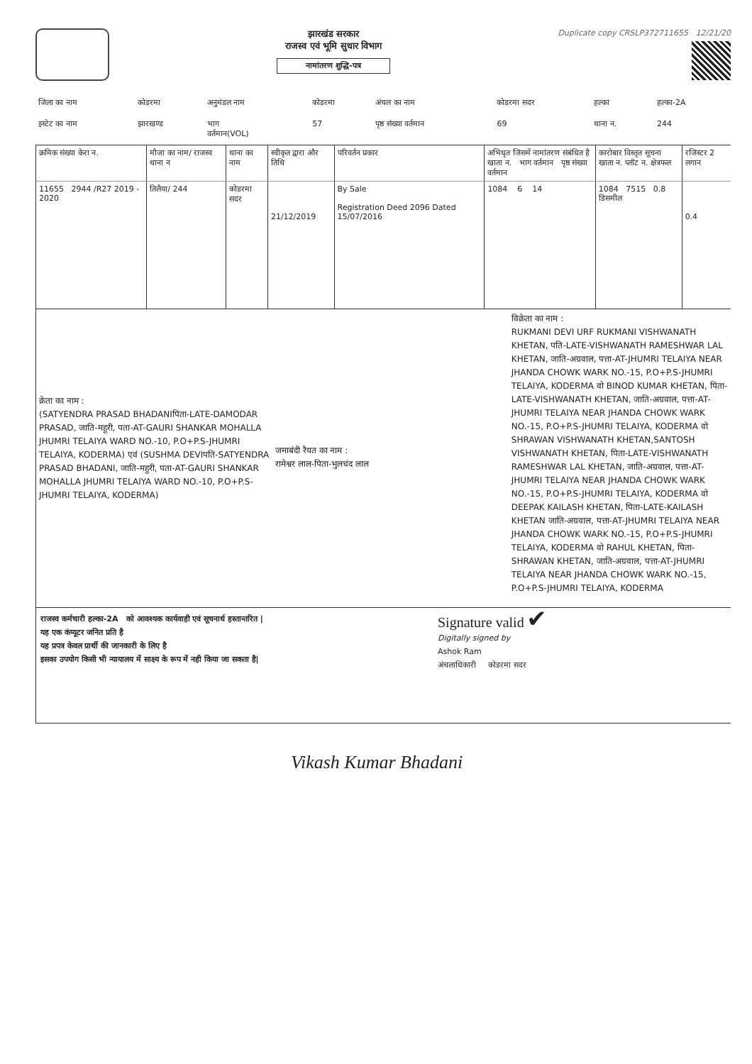झारखंड सरकार
राजस्व एवं भूमि सुधार विभाग
नामांतरण शुद्धि-पत्र
Duplicate copy CRSLP372711655 12/21/20
| जिला का नाम | कोडरमा | अनुमंडल नाम | कोडरमा | अंचल का नाम | कोडरमा सदर | हल्का | हल्का-2A |
| इस्टेट का नाम | झारखण्ड | भाग वर्तमान(VOL) | 57 | पृष्ठ संख्या वर्तमान | 69 | थाना न. | 244 |
| क्रमिक संख्या केरा न. | मौजा का नाम/ राजस्व थाना न | थाना का नाम | स्वीकृत द्वारा और तिथि | परिवर्तन प्रकार | अभिधृत जिसमें नामांतरण संबंधित है खाता न. भाग वर्तमान पृष्ठ संख्या वर्तमान | कारोबार विस्तृत सूचना खाता न. प्लॉट न. क्षेत्रफल | रजिस्टर 2 लगान |
| --- | --- | --- | --- | --- | --- | --- | --- |
| 11655 2944 /R27 2019 - 2020 | तिलैया/ 244 | कोडरमा सदर | 21/12/2019 | By Sale Registration Deed 2096 Dated 15/07/2016 | 1084 6 14 | 1084 7515 0.8 डिसमील | 0.4 |
क्रेता का नाम :
(SATYENDRA PRASAD BHADANIपिता-LATE-DAMODAR PRASAD, जाति-महुरी, पता-AT-GAURI SHANKAR MOHALLA JHUMRI TELAIYA WARD NO.-10, P.O+P.S-JHUMRI TELAIYA, KODERMA) एवं (SUSHMA DEVIपति-SATYENDRA PRASAD BHADANI, जाति-महुरी, पता-AT-GAURI SHANKAR MOHALLA JHUMRI TELAIYA WARD NO.-10, P.O+P.S-JHUMRI TELAIYA, KODERMA)
जमाबंदी रैयत का नाम :
रामेश्वर लाल-पिता-भुलचंद लाल
विक्रेता का नाम :
RUKMANI DEVI URF RUKMANI VISHWANATH KHETAN, पति-LATE-VISHWANATH RAMESHWAR LAL KHETAN, जाति-अग्रवाल, पत्ता-AT-JHUMRI TELAIYA NEAR JHANDA CHOWK WARK NO.-15, P.O+P.S-JHUMRI TELAIYA, KODERMA वो BINOD KUMAR KHETAN, पिता-LATE-VISHWANATH KHETAN, जाति-अग्रवाल, पत्ता-AT-JHUMRI TELAIYA NEAR JHANDA CHOWK WARK NO.-15, P.O+P.S-JHUMRI TELAIYA, KODERMA वो SHRAWAN VISHWANATH KHETAN,SANTOSH VISHWANATH KHETAN, पिता-LATE-VISHWANATH RAMESHWAR LAL KHETAN, जाति-अग्रवाल, पत्ता-AT-JHUMRI TELAIYA NEAR JHANDA CHOWK WARK NO.-15, P.O+P.S-JHUMRI TELAIYA, KODERMA वो DEEPAK KAILASH KHETAN, पिता-LATE-KAILASH KHETAN जाति-अग्रवाल, पत्ता-AT-JHUMRI TELAIYA NEAR JHANDA CHOWK WARK NO.-15, P.O+P.S-JHUMRI TELAIYA, KODERMA वो RAHUL KHETAN, पिता-SHRAWAN KHETAN, जाति-अग्रवाल, पत्ता-AT-JHUMRI TELAIYA NEAR JHANDA CHOWK WARK NO.-15, P.O+P.S-JHUMRI TELAIYA, KODERMA
राजस्व कर्मचारी हल्का-2A को आवश्यक कार्यवाही एवं सूचनार्थ हस्तान्तरित |
यह एक कंप्यूटर जनित प्रति है
यह प्रपत्र केवल प्रार्थी की जानकारी के लिए है
इसका उपयोग किसी भी न्यायालय में साक्ष्य के रूप में नही किया जा सकता है|
Signature valid ✔
Digitally signed by
Ashok Ram
अंचलाधिकारी कोडरमा सदर
Vikash Kumar Bhadani